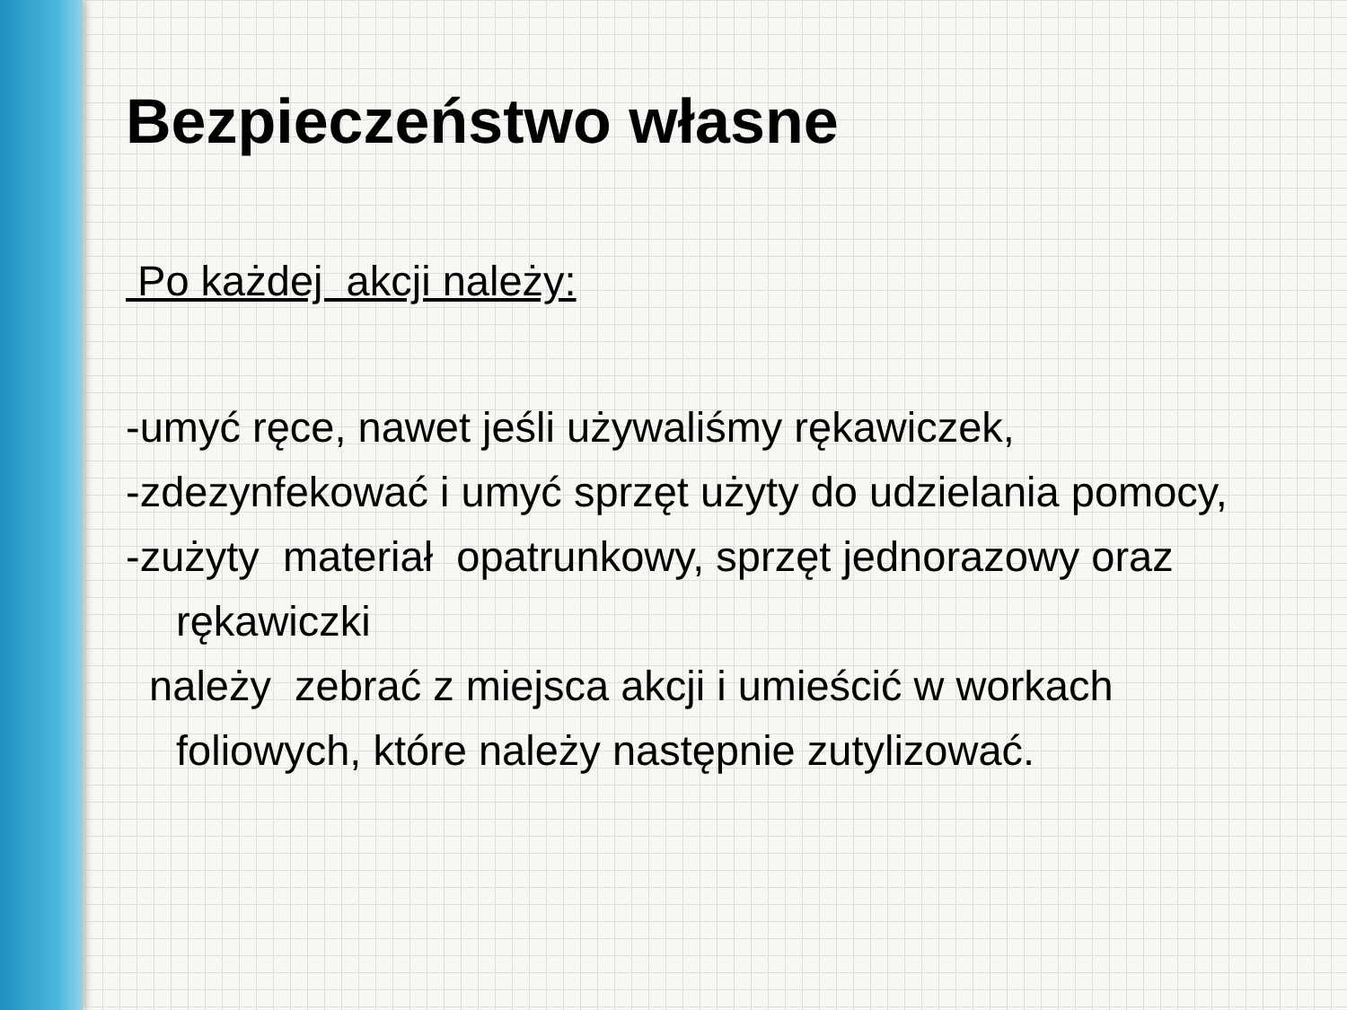Bezpieczeństwo własne
Po każdej akcji należy:
-umyć ręce, nawet jeśli używaliśmy rękawiczek,
-zdezynfekować i umyć sprzęt użyty do udzielania pomocy,
-zużyty materiał opatrunkowy, sprzęt jednorazowy oraz rękawiczki
należy zebrać z miejsca akcji i umieścić w workach foliowych, które należy następnie zutylizować.